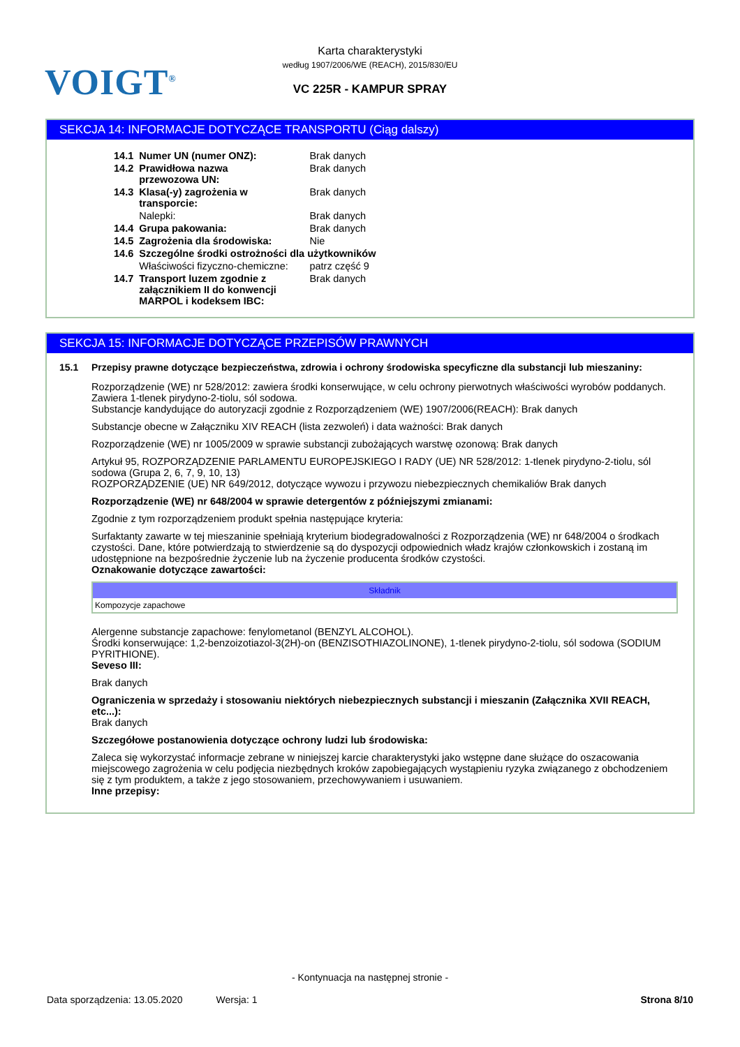VOIGT<sup>®</sup>
Karta charakterystyki
według 1907/2006/WE (REACH), 2015/830/EU
VC 225R - KAMPUR SPRAY
SEKCJA 14: INFORMACJE DOTYCZĄCE TRANSPORTU (Ciąg dalszy)
| 14.1 | Numer UN (numer ONZ): | Brak danych |
| 14.2 | Prawidłowa nazwa przewozowa UN: | Brak danych |
| 14.3 | Klasa(-y) zagrożenia w transporcie: | Brak danych |
| | Nalepki: | Brak danych |
| 14.4 | Grupa pakowania: | Brak danych |
| 14.5 | Zagrożenia dla środowiska: | Nie |
| 14.6 | Szczególne środki ostrożności dla użytkowników | |
| | Właściwości fizyczno-chemiczne: | patrz część 9 |
| 14.7 | Transport luzem zgodnie z załącznikiem II do konwencji MARPOL i kodeksem IBC: | Brak danych |
SEKCJA 15: INFORMACJE DOTYCZĄCE PRZEPISÓW PRAWNYCH
15.1 Przepisy prawne dotyczące bezpieczeństwa, zdrowia i ochrony środowiska specyficzne dla substancji lub mieszaniny:
Rozporządzenie (WE) nr 528/2012: zawiera środki konserwujące, w celu ochrony pierwotnych właściwości wyrobów poddanych. Zawiera 1-tlenek pirydyno-2-tiolu, sól sodowa.
Substancje kandydujące do autoryzacji zgodnie z Rozporządzeniem (WE) 1907/2006(REACH): Brak danych
Substancje obecne w Załączniku XIV REACH (lista zezwoleń) i data ważności: Brak danych
Rozporządzenie (WE) nr 1005/2009 w sprawie substancji zubożających warstwę ozonową: Brak danych
Artykuł 95, ROZPORZĄDZENIE PARLAMENTU EUROPEJSKIEGO I RADY (UE) NR 528/2012: 1-tlenek pirydyno-2-tiolu, sól sodowa (Grupa 2, 6, 7, 9, 10, 13)
ROZPORZĄDZENIE (UE) NR 649/2012, dotyczące wywozu i przywozu niebezpiecznych chemikaliów Brak danych
Rozporządzenie (WE) nr 648/2004 w sprawie detergentów z późniejszymi zmianami:
Zgodnie z tym rozporządzeniem produkt spełnia następujące kryteria:
Surfaktanty zawarte w tej mieszaninie spełniają kryterium biodegradowalności z Rozporządzenia (WE) nr 648/2004 o środkach czystości. Dane, które potwierdzają to stwierdzenie są do dyspozycji odpowiednich władz krajów członkowskich i zostaną im udostępnione na bezpośrednie życzenie lub na życzenie producenta środków czystości.
Oznakowanie dotyczące zawartości:
| Składnik |
| --- |
| Kompozycje zapachowe |
Alergenne substancje zapachowe: fenylometanol (BENZYL ALCOHOL).
Środki konserwujące: 1,2-benzoizotiazol-3(2H)-on (BENZISOTHIAZOLINONE), 1-tlenek pirydyno-2-tiolu, sól sodowa (SODIUM PYRITHIONE).
Seveso III:
Brak danych
Ograniczenia w sprzedaży i stosowaniu niektórych niebezpiecznych substancji i mieszanin (Załącznika XVII REACH, etc...):
Brak danych
Szczegółowe postanowienia dotyczące ochrony ludzi lub środowiska:
Zaleca się wykorzystać informacje zebrane w niniejszej karcie charakterystyki jako wstępne dane służące do oszacowania miejscowego zagrożenia w celu podjęcia niezbędnych kroków zapobiegających wystąpieniu ryzyka związanego z obchodzeniem się z tym produktem, a także z jego stosowaniem, przechowywaniem i usuwaniem.
Inne przepisy:
- Kontynuacja na następnej stronie -
Data sporządzenia: 13.05.2020 Wersja: 1 Strona 8/10